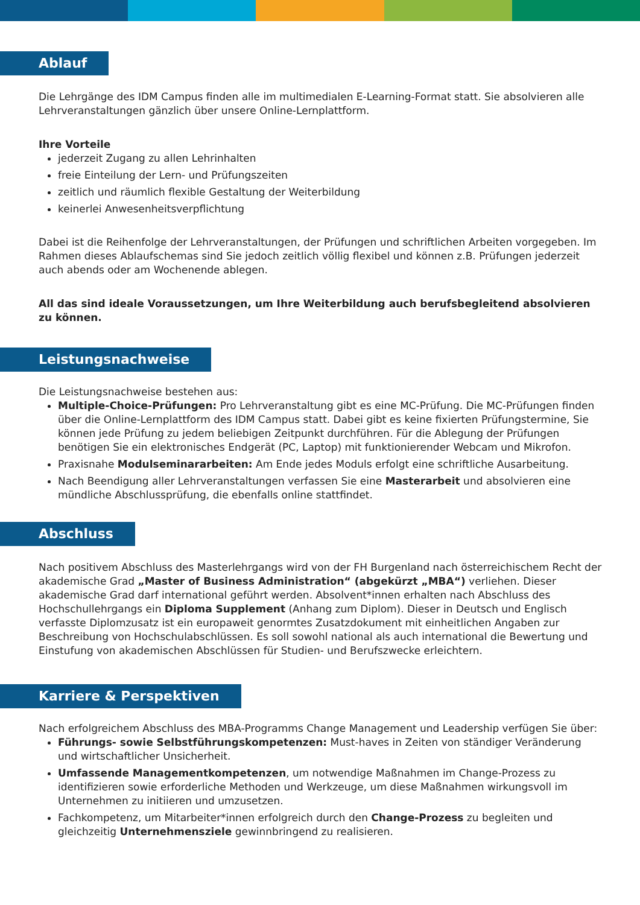Ablauf
Die Lehrgänge des IDM Campus finden alle im multimedialen E-Learning-Format statt. Sie absolvieren alle Lehrveranstaltungen gänzlich über unsere Online-Lernplattform.
Ihre Vorteile
jederzeit Zugang zu allen Lehrinhalten
freie Einteilung der Lern- und Prüfungszeiten
zeitlich und räumlich flexible Gestaltung der Weiterbildung
keinerlei Anwesenheitsverpflichtung
Dabei ist die Reihenfolge der Lehrveranstaltungen, der Prüfungen und schriftlichen Arbeiten vorgegeben. Im Rahmen dieses Ablaufschemas sind Sie jedoch zeitlich völlig flexibel und können z.B. Prüfungen jederzeit auch abends oder am Wochenende ablegen.
All das sind ideale Voraussetzungen, um Ihre Weiterbildung auch berufsbegleitend absolvieren zu können.
Leistungsnachweise
Die Leistungsnachweise bestehen aus:
Multiple-Choice-Prüfungen: Pro Lehrveranstaltung gibt es eine MC-Prüfung. Die MC-Prüfungen finden über die Online-Lernplattform des IDM Campus statt. Dabei gibt es keine fixierten Prüfungstermine, Sie können jede Prüfung zu jedem beliebigen Zeitpunkt durchführen. Für die Ablegung der Prüfungen benötigen Sie ein elektronisches Endgerät (PC, Laptop) mit funktionierender Webcam und Mikrofon.
Praxisnahe Modulseminararbeiten: Am Ende jedes Moduls erfolgt eine schriftliche Ausarbeitung.
Nach Beendigung aller Lehrveranstaltungen verfassen Sie eine Masterarbeit und absolvieren eine mündliche Abschlussprüfung, die ebenfalls online stattfindet.
Abschluss
Nach positivem Abschluss des Masterlehrgangs wird von der FH Burgenland nach österreichischem Recht der akademische Grad „Master of Business Administration“ (abgekürzt „MBA“) verliehen. Dieser akademische Grad darf international geführt werden. Absolvent*innen erhalten nach Abschluss des Hochschullehrgangs ein Diploma Supplement (Anhang zum Diplom). Dieser in Deutsch und Englisch verfasste Diplomzusatz ist ein europaweit genormtes Zusatzdokument mit einheitlichen Angaben zur Beschreibung von Hochschulabschlüssen. Es soll sowohl national als auch international die Bewertung und Einstufung von akademischen Abschlüssen für Studien- und Berufszwecke erleichtern.
Karriere & Perspektiven
Nach erfolgreichem Abschluss des MBA-Programms Change Management und Leadership verfügen Sie über:
Führungs- sowie Selbstführungskompetenzen: Must-haves in Zeiten von ständiger Veränderung und wirtschaftlicher Unsicherheit.
Umfassende Managementkompetenzen, um notwendige Maßnahmen im Change-Prozess zu identifizieren sowie erforderliche Methoden und Werkzeuge, um diese Maßnahmen wirkungsvoll im Unternehmen zu initiieren und umzusetzen.
Fachkompetenz, um Mitarbeiter*innen erfolgreich durch den Change-Prozess zu begleiten und gleichzeitig Unternehmensziele gewinnbringend zu realisieren.